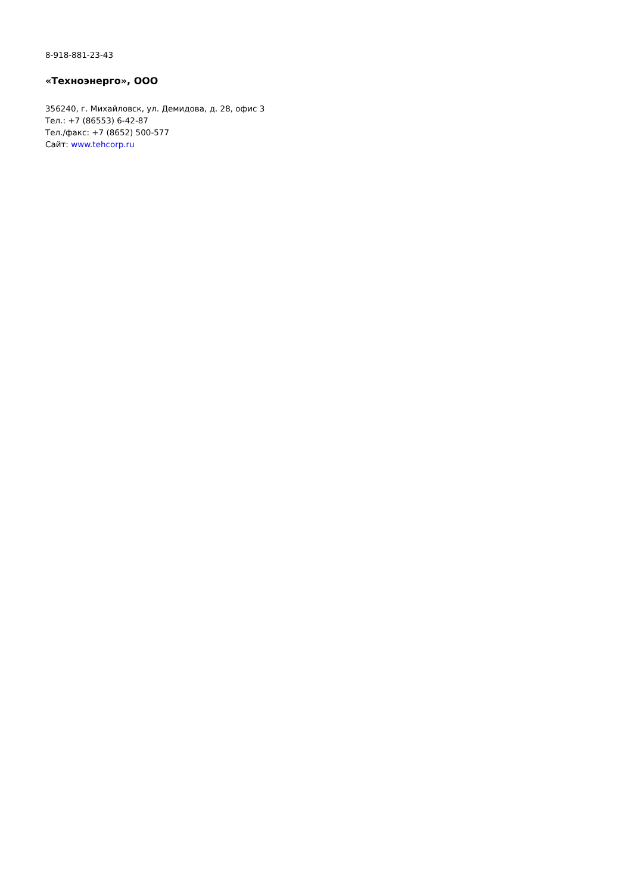8-918-881-23-43
«Техноэнерго», ООО
356240, г. Михайловск, ул. Демидова, д. 28, офис 3
Тел.: +7 (86553) 6-42-87
Тел./факс: +7 (8652) 500-577
Сайт: www.tehcorp.ru